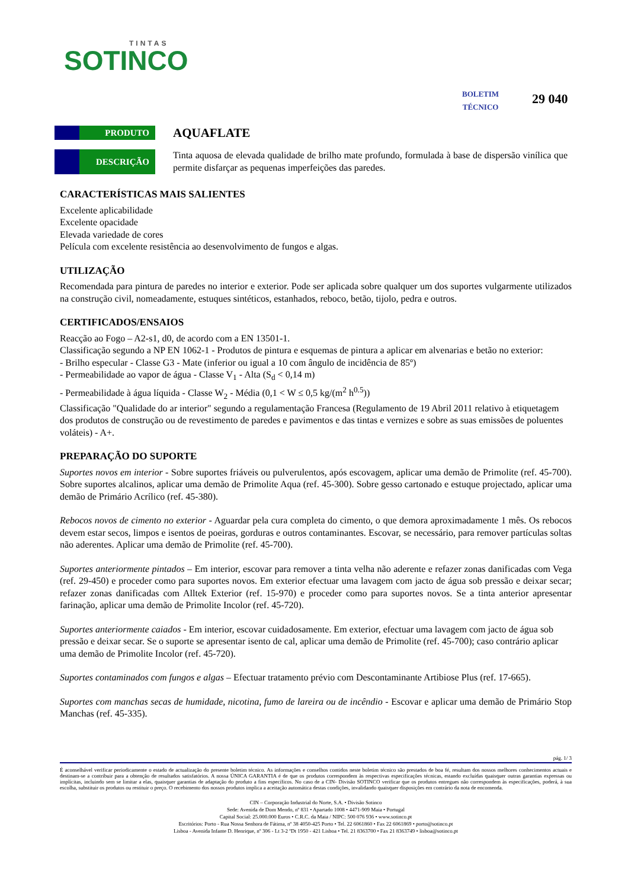TINTAS
SOTINCO
BOLETIM
TÉCNICO
29 040
PRODUTO
AQUAFLATE
DESCRIÇÃO
Tinta aquosa de elevada qualidade de brilho mate profundo, formulada à base de dispersão vinílica que permite disfarçar as pequenas imperfeições das paredes.
CARACTERÍSTICAS MAIS SALIENTES
Excelente aplicabilidade
Excelente opacidade
Elevada variedade de cores
Película com excelente resistência ao desenvolvimento de fungos e algas.
UTILIZAÇÃO
Recomendada para pintura de paredes no interior e exterior. Pode ser aplicada sobre qualquer um dos suportes vulgarmente utilizados na construção civil, nomeadamente, estuques sintéticos, estanhados, reboco, betão, tijolo, pedra e outros.
CERTIFICADOS/ENSAIOS
Reacção ao Fogo – A2-s1, d0, de acordo com a EN 13501-1.
Classificação segundo a NP EN 1062-1 - Produtos de pintura e esquemas de pintura a aplicar em alvenarias e betão no exterior:
- Brilho especular - Classe G3 - Mate (inferior ou igual a 10 com ângulo de incidência de 85º)
- Permeabilidade ao vapor de água - Classe V<sub>1</sub> - Alta (S<sub>d</sub> < 0,14 m)
- Permeabilidade à água líquida - Classe W<sub>2</sub> - Média (0,1 < W ≤ 0,5 kg/(m<sup>2</sup> h<sup>0.5</sup>))
Classificação "Qualidade do ar interior" segundo a regulamentação Francesa (Regulamento de 19 Abril 2011 relativo à etiquetagem dos produtos de construção ou de revestimento de paredes e pavimentos e das tintas e vernizes e sobre as suas emissões de poluentes voláteis) - A+.
PREPARAÇÃO DO SUPORTE
Suportes novos em interior - Sobre suportes friáveis ou pulverulentos, após escovagem, aplicar uma demão de Primolite (ref. 45-700). Sobre suportes alcalinos, aplicar uma demão de Primolite Aqua (ref. 45-300). Sobre gesso cartonado e estuque projectado, aplicar uma demão de Primário Acrílico (ref. 45-380).
Rebocos novos de cimento no exterior - Aguardar pela cura completa do cimento, o que demora aproximadamente 1 mês. Os rebocos devem estar secos, limpos e isentos de poeiras, gorduras e outros contaminantes. Escovar, se necessário, para remover partículas soltas não aderentes. Aplicar uma demão de Primolite (ref. 45-700).
Suportes anteriormente pintados – Em interior, escovar para remover a tinta velha não aderente e refazer zonas danificadas com Vega (ref. 29-450) e proceder como para suportes novos. Em exterior efectuar uma lavagem com jacto de água sob pressão e deixar secar; refazer zonas danificadas com Alltek Exterior (ref. 15-970) e proceder como para suportes novos. Se a tinta anterior apresentar farinação, aplicar uma demão de Primolite Incolor (ref. 45-720).
Suportes anteriormente caiados - Em interior, escovar cuidadosamente. Em exterior, efectuar uma lavagem com jacto de água sob pressão e deixar secar. Se o suporte se apresentar isento de cal, aplicar uma demão de Primolite (ref. 45-700); caso contrário aplicar uma demão de Primolite Incolor (ref. 45-720).
Suportes contaminados com fungos e algas – Efectuar tratamento prévio com Descontaminante Artibiose Plus (ref. 17-665).
Suportes com manchas secas de humidade, nicotina, fumo de lareira ou de incêndio - Escovar e aplicar uma demão de Primário Stop Manchas (ref. 45-335).
pág. 1/ 3
É aconselhável verificar periodicamente o estado de actualização do presente boletim técnico. As informações e conselhos contidos neste boletim técnico são prestados de boa fé, resultam dos nossos melhores conhecimentos actuais e destinam-se a contribuir para a obtenção de resultados satisfatórios. A nossa ÚNICA GARANTIA é de que os produtos correspondem às respectivas especificações técnicas, estando excluídas quaisquer outras garantias expressas ou implícitas, incluindo sem se limitar a elas, quaisquer garantias de adaptação do produto a fins específicos. No caso de a CIN- Divisão SOTINCO verificar que os produtos entregues não correspondem às especificações, poderá, à sua escolha, substituir os produtos ou restituir o preço. O recebimento dos nossos produtos implica a aceitação automática destas condições, invalidando quaisquer disposições em contrário da nota de encomenda.
CIN – Corporação Industrial do Norte, S.A. • Divisão Sotinco
Sede: Avenida de Dom Mendo, nº 831 • Apartado 1008 • 4471-909 Maia • Portugal
Capital Social: 25.000.000 Euros • C.R.C. da Maia / NIPC: 500 076 936 • www.sotinco.pt
Escritórios: Porto - Rua Nossa Senhora de Fátima, nº 38 4050-425 Porto • Tel. 22 6061860 • Fax 22 6061869 • porto@sotinco.pt
Lisboa - Avenida Infante D. Henrique, nº 306 - Lt 3-2 ºDt 1950 - 421 Lisboa • Tel. 21 8363700 • Fax 21 8363749 • lisboa@sotinco.pt